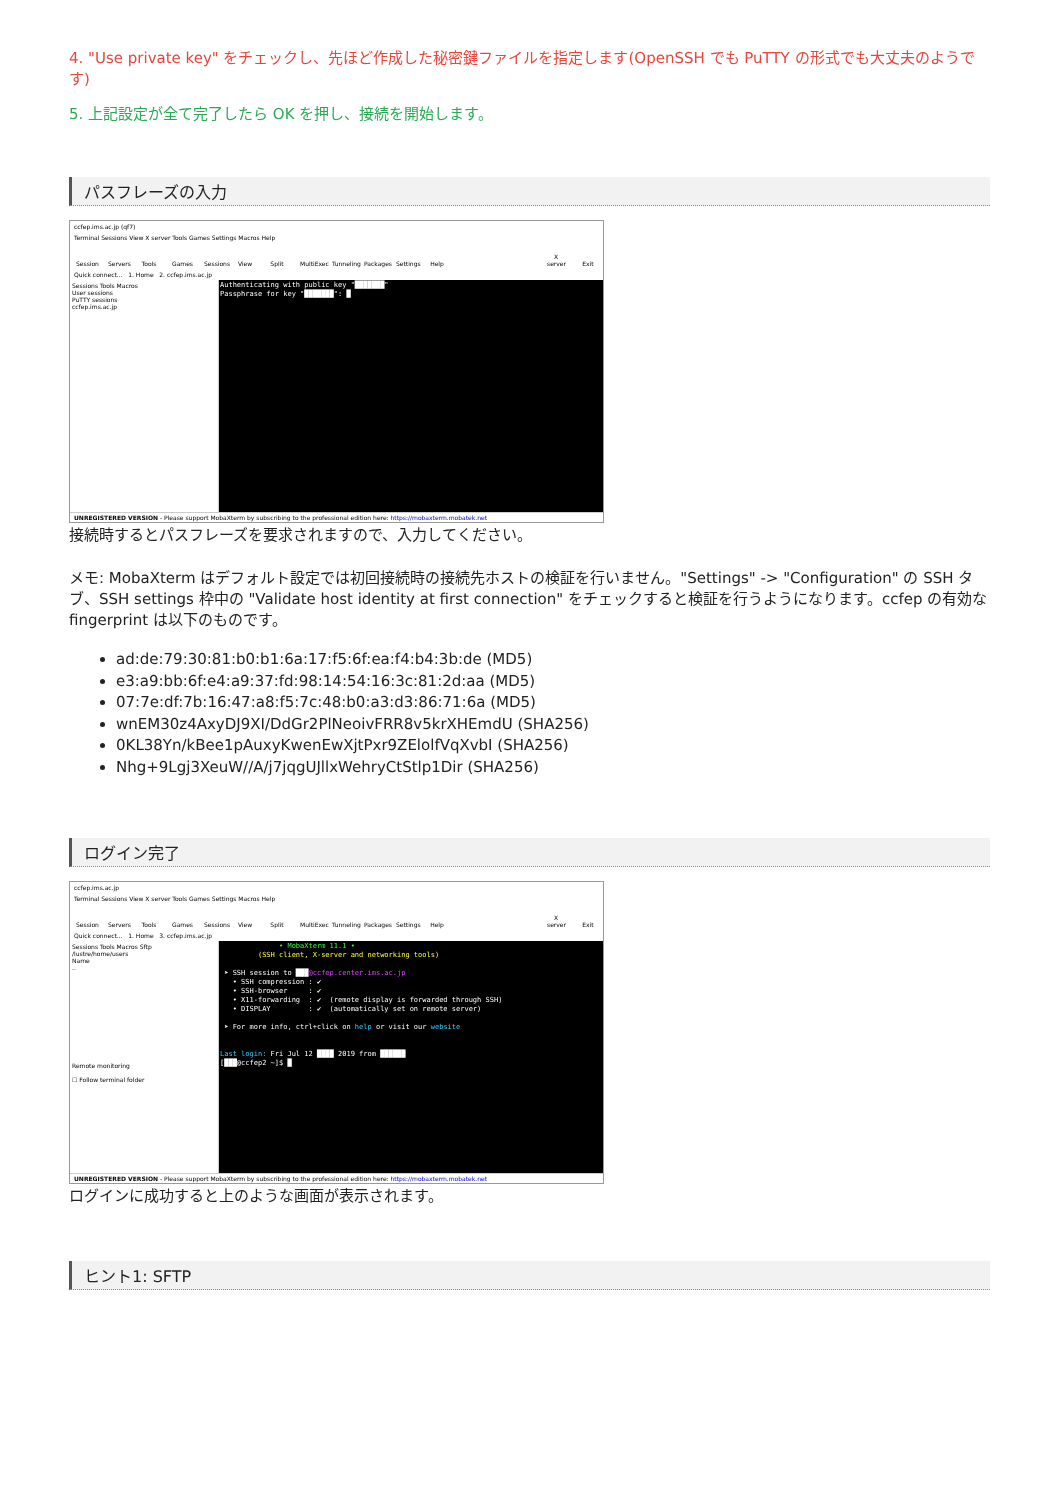4. "Use private key" をチェックし、先ほど作成した秘密鍵ファイルを指定します(OpenSSH でも PuTTY の形式でも大丈夫のようです)
5. 上記設定が全て完了したら OK を押し、接続を開始します。
パスフレーズの入力
ccfep.ims.ac.jp (qf7)
Terminal Sessions View X server Tools Games Settings Macros Help
Session Servers Tools Games Sessions View Split MultiExec Tunneling Packages Settings Help X server Exit
Quick connect... 1. Home 2. ccfep.ims.ac.jp
Sessions Tools Macros
User sessions
PuTTY sessions
ccfep.ims.ac.jp
Authenticating with public key "███████" Passphrase for key "███████": █
UNREGISTERED VERSION - Please support MobaXterm by subscribing to the professional edition here: https://mobaxterm.mobatek.net
接続時するとパスフレーズを要求されますので、入力してください。
メモ: MobaXterm はデフォルト設定では初回接続時の接続先ホストの検証を行いません。"Settings" -> "Configuration" の SSH タブ、SSH settings 枠中の "Validate host identity at first connection" をチェックすると検証を行うようになります。ccfep の有効な fingerprint は以下のものです。
ad:de:79:30:81:b0:b1:6a:17:f5:6f:ea:f4:b4:3b:de (MD5)
e3:a9:bb:6f:e4:a9:37:fd:98:14:54:16:3c:81:2d:aa (MD5)
07:7e:df:7b:16:47:a8:f5:7c:48:b0:a3:d3:86:71:6a (MD5)
wnEM30z4AxyDJ9XI/DdGr2PlNeoivFRR8v5krXHEmdU (SHA256)
0KL38Yn/kBee1pAuxyKwenEwXjtPxr9ZElolfVqXvbI (SHA256)
Nhg+9Lgj3XeuW//A/j7jqgUJllxWehryCtStlp1Dir (SHA256)
ログイン完了
ccfep.ims.ac.jp
Terminal Sessions View X server Tools Games Settings Macros Help
Session Servers Tools Games Sessions View Split MultiExec Tunneling Packages Settings Help X server Exit
Quick connect... 1. Home 3. ccfep.ims.ac.jp
Sessions Tools Macros Sftp
/lustre/home/users
Name
..
Remote monitoring
☐ Follow terminal folder
• MobaXterm 11.1 • (SSH client, X-server and networking tools) ➤ SSH session to ███@ccfep.center.ims.ac.jp • SSH compression : ✔ • SSH-browser : ✔ • X11-forwarding : ✔ (remote display is forwarded through SSH) • DISPLAY : ✔ (automatically set on remote server) ➤ For more info, ctrl+click on help or visit our website Last login: Fri Jul 12 ████ 2019 from ██████ [███@ccfep2 ~]$ █
UNREGISTERED VERSION - Please support MobaXterm by subscribing to the professional edition here: https://mobaxterm.mobatek.net
ログインに成功すると上のような画面が表示されます。
ヒント1: SFTP